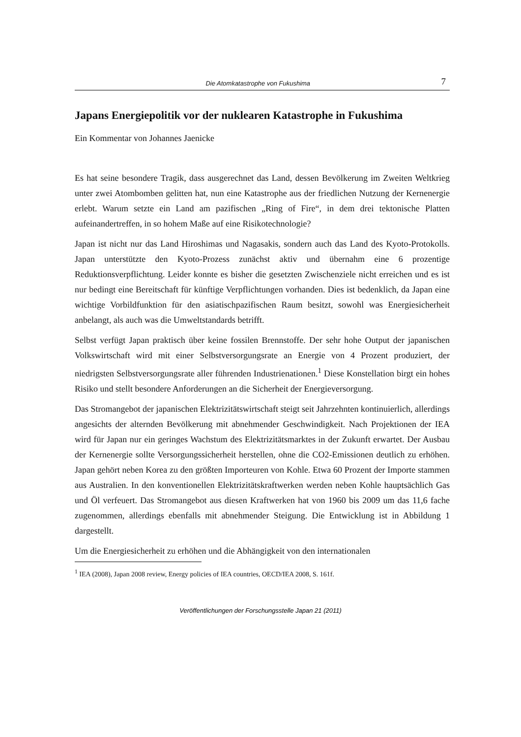Die Atomkatastrophe von Fukushima 7
Japans Energiepolitik vor der nuklearen Katastrophe in Fukushima
Ein Kommentar von Johannes Jaenicke
Es hat seine besondere Tragik, dass ausgerechnet das Land, dessen Bevölkerung im Zweiten Weltkrieg unter zwei Atombomben gelitten hat, nun eine Katastrophe aus der friedlichen Nutzung der Kernenergie erlebt. Warum setzte ein Land am pazifischen „Ring of Fire“, in dem drei tektonische Platten aufeinandertreffen, in so hohem Maße auf eine Risikotechnologie?
Japan ist nicht nur das Land Hiroshimas und Nagasakis, sondern auch das Land des Kyoto-Protokolls. Japan unterstützte den Kyoto-Prozess zunächst aktiv und übernahm eine 6 prozentige Reduktionsverpflichtung. Leider konnte es bisher die gesetzten Zwischenziele nicht erreichen und es ist nur bedingt eine Bereitschaft für künftige Verpflichtungen vorhanden. Dies ist bedenklich, da Japan eine wichtige Vorbildfunktion für den asiatischpazifischen Raum besitzt, sowohl was Energiesicherheit anbelangt, als auch was die Umweltstandards betrifft.
Selbst verfügt Japan praktisch über keine fossilen Brennstoffe. Der sehr hohe Output der japanischen Volkswirtschaft wird mit einer Selbstversorgungsrate an Energie von 4 Prozent produziert, der niedrigsten Selbstversorgungsrate aller führenden Industrienationen.<sup>1</sup> Diese Konstellation birgt ein hohes Risiko und stellt besondere Anforderungen an die Sicherheit der Energieversorgung.
Das Stromangebot der japanischen Elektrizitätswirtschaft steigt seit Jahrzehnten kontinuierlich, allerdings angesichts der alternden Bevölkerung mit abnehmender Geschwindigkeit. Nach Projektionen der IEA wird für Japan nur ein geringes Wachstum des Elektrizitätsmarktes in der Zukunft erwartet. Der Ausbau der Kernenergie sollte Versorgungssicherheit herstellen, ohne die CO2-Emissionen deutlich zu erhöhen. Japan gehört neben Korea zu den größten Importeuren von Kohle. Etwa 60 Prozent der Importe stammen aus Australien. In den konventionellen Elektrizitätskraftwerken werden neben Kohle hauptsächlich Gas und Öl verfeuert. Das Stromangebot aus diesen Kraftwerken hat von 1960 bis 2009 um das 11,6 fache zugenommen, allerdings ebenfalls mit abnehmender Steigung. Die Entwicklung ist in Abbildung 1 dargestellt.
Um die Energiesicherheit zu erhöhen und die Abhängigkeit von den internationalen
<sup>1</sup> IEA (2008), Japan 2008 review, Energy policies of IEA countries, OECD/IEA 2008, S. 161f.
Veröffentlichungen der Forschungsstelle Japan 21 (2011)